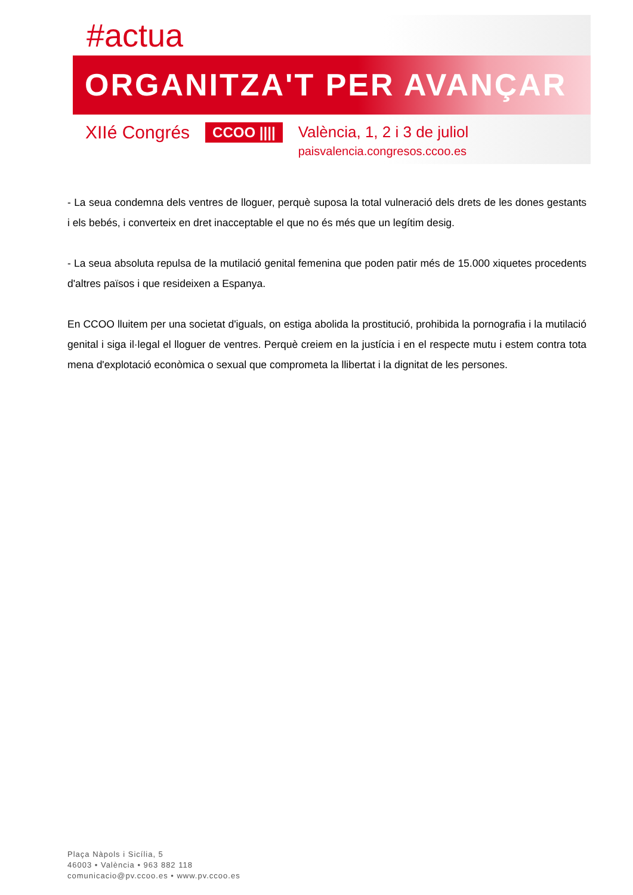#actua
ORGANITZA'T PER AVANÇAR
XIIé Congrés
CCOO ||||
València, 1, 2 i 3 de juliol
paisvalencia.congresos.ccoo.es
- La seua condemna dels ventres de lloguer, perquè suposa la total vulneració dels drets de les dones gestants i els bebés, i converteix en dret inacceptable el que no és més que un legítim desig.
- La seua absoluta repulsa de la mutilació genital femenina que poden patir més de 15.000 xiquetes procedents d'altres països i que resideixen a Espanya.
En CCOO lluitem per una societat d'iguals, on estiga abolida la prostitució, prohibida la pornografia i la mutilació genital i siga il·legal el lloguer de ventres. Perquè creiem en la justícia i en el respecte mutu i estem contra tota mena d'explotació econòmica o sexual que comprometa la llibertat i la dignitat de les persones.
Plaça Nàpols i Sicília, 5
46003 • València • 963 882 118
comunicacio@pv.ccoo.es • www.pv.ccoo.es